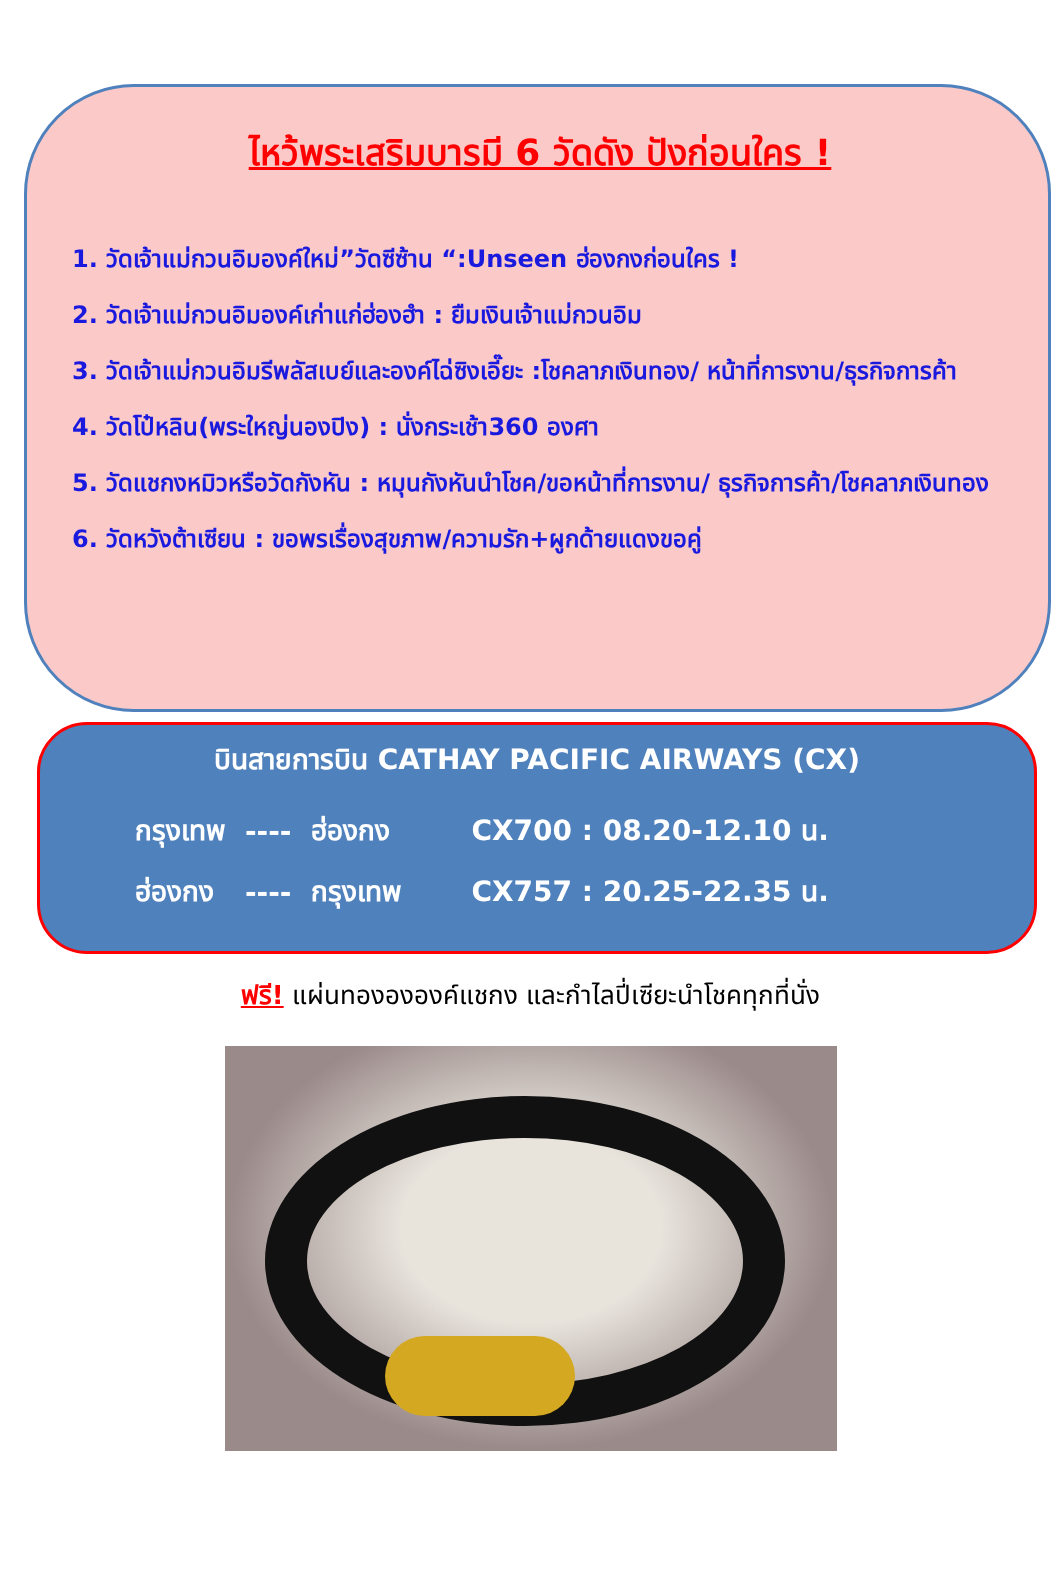ไหว้พระเสริมบารมี 6 วัดดัง ปังก่อนใคร !
1. วัดเจ้าแม่กวนอิมองค์ใหม่”วัดซีซ้าน “:Unseen ฮ่องกงก่อนใคร !
2. วัดเจ้าแม่กวนอิมองค์เก่าแก่ฮ่องฮำ : ยืมเงินเจ้าแม่กวนอิม
3. วัดเจ้าแม่กวนอิมรีพลัสเบย์และองค์ไฉ่ซิงเอี๊ยะ :โชคลาภเงินทอง/ หน้าที่การงาน/ธุรกิจการค้า
4. วัดโป๋หลิน(พระใหญ่นองปิง) : นั่งกระเช้า360 องศา
5. วัดแชกงหมิวหรือวัดกังหัน : หมุนกังหันนำโชค/ขอหน้าที่การงาน/ ธุรกิจการค้า/โชคลาภเงินทอง
6. วัดหวังต้าเซียน : ขอพรเรื่องสุขภาพ/ความรัก+ผูกด้ายแดงขอคู่
บินสายการบิน CATHAY PACIFIC AIRWAYS (CX)
| กรุงเทพ | ---- | ฮ่องกง | CX700 : 08.20-12.10 น. |
| ฮ่องกง | ---- | กรุงเทพ | CX757 : 20.25-22.35 น. |
ฟรี! แผ่นทองององค์แชกง และกำไลปี่เซียะนำโชคทุกที่นั่ง